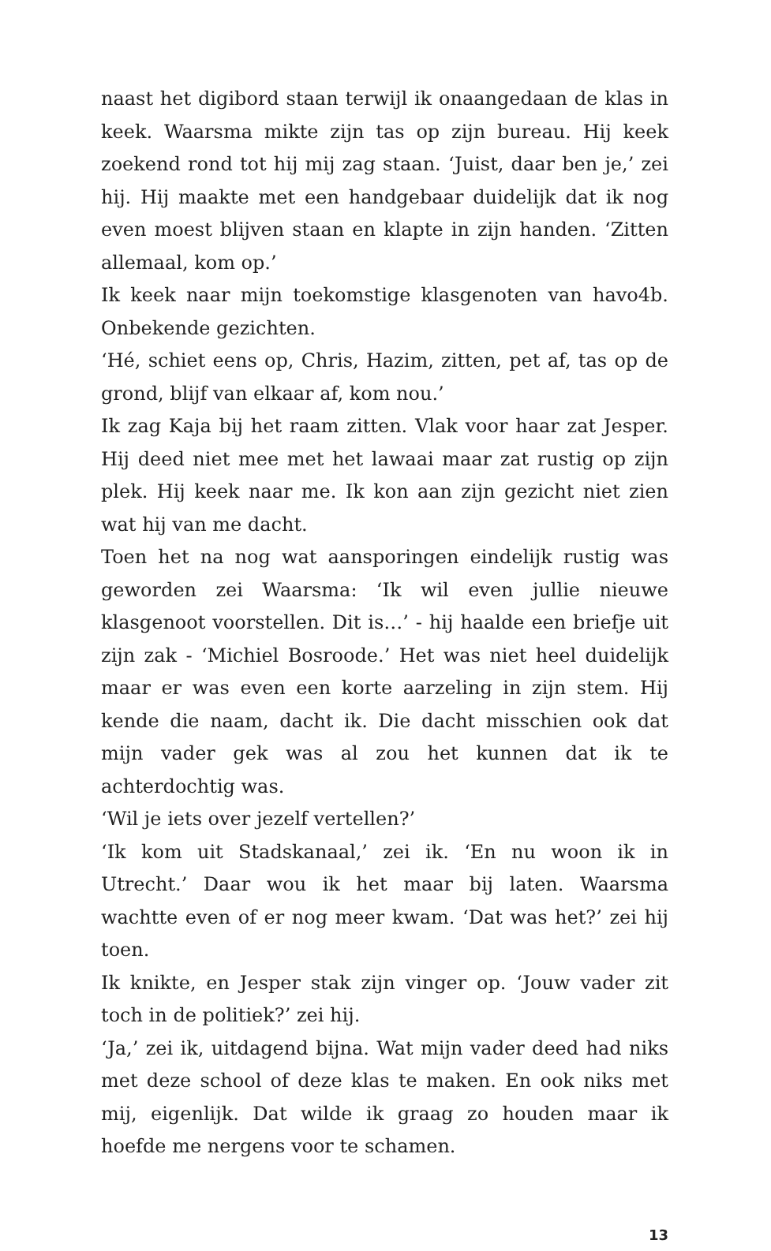naast het digibord staan terwijl ik onaangedaan de klas in keek. Waarsma mikte zijn tas op zijn bureau. Hij keek zoekend rond tot hij mij zag staan. ‘Juist, daar ben je,’ zei hij. Hij maakte met een handgebaar duidelijk dat ik nog even moest blijven staan en klapte in zijn handen. ‘Zitten allemaal, kom op.’
Ik keek naar mijn toekomstige klasgenoten van havo4b. Onbekende gezichten.
‘Hé, schiet eens op, Chris, Hazim, zitten, pet af, tas op de grond, blijf van elkaar af, kom nou.’
Ik zag Kaja bij het raam zitten. Vlak voor haar zat Jesper. Hij deed niet mee met het lawaai maar zat rustig op zijn plek. Hij keek naar me. Ik kon aan zijn gezicht niet zien wat hij van me dacht.
Toen het na nog wat aansporingen eindelijk rustig was geworden zei Waarsma: ‘Ik wil even jullie nieuwe klasgenoot voorstellen. Dit is…’ - hij haalde een briefje uit zijn zak - ‘Michiel Bosroode.’ Het was niet heel duidelijk maar er was even een korte aarzeling in zijn stem. Hij kende die naam, dacht ik. Die dacht misschien ook dat mijn vader gek was al zou het kunnen dat ik te achterdochtig was.
‘Wil je iets over jezelf vertellen?’
‘Ik kom uit Stadskanaal,’ zei ik. ‘En nu woon ik in Utrecht.’ Daar wou ik het maar bij laten. Waarsma wachtte even of er nog meer kwam. ‘Dat was het?’ zei hij toen.
Ik knikte, en Jesper stak zijn vinger op. ‘Jouw vader zit toch in de politiek?’ zei hij.
‘Ja,’ zei ik, uitdagend bijna. Wat mijn vader deed had niks met deze school of deze klas te maken. En ook niks met mij, eigenlijk. Dat wilde ik graag zo houden maar ik hoefde me nergens voor te schamen.
13